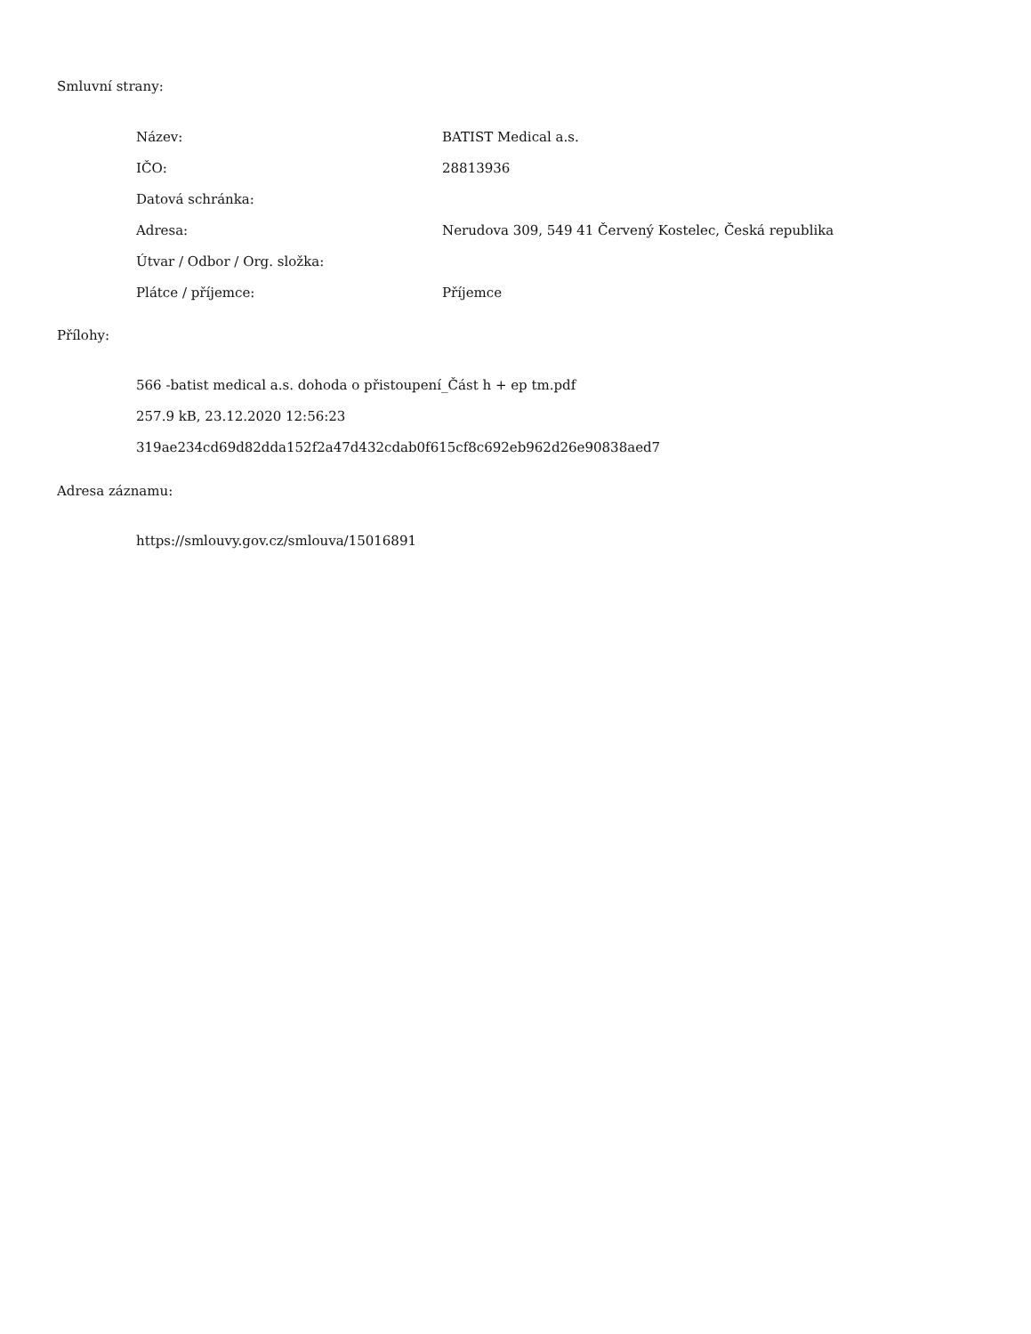Smluvní strany:
| Název: | BATIST Medical a.s. |
| IČO: | 28813936 |
| Datová schránka: | |
| Adresa: | Nerudova 309, 549 41 Červený Kostelec, Česká republika |
| Útvar / Odbor / Org. složka: | |
| Plátce / příjemce: | Příjemce |
Přílohy:
566 -batist medical a.s. dohoda o přistoupení_Část h + ep tm.pdf
257.9 kB, 23.12.2020 12:56:23
319ae234cd69d82dda152f2a47d432cdab0f615cf8c692eb962d26e90838aed7
Adresa záznamu:
https://smlouvy.gov.cz/smlouva/15016891